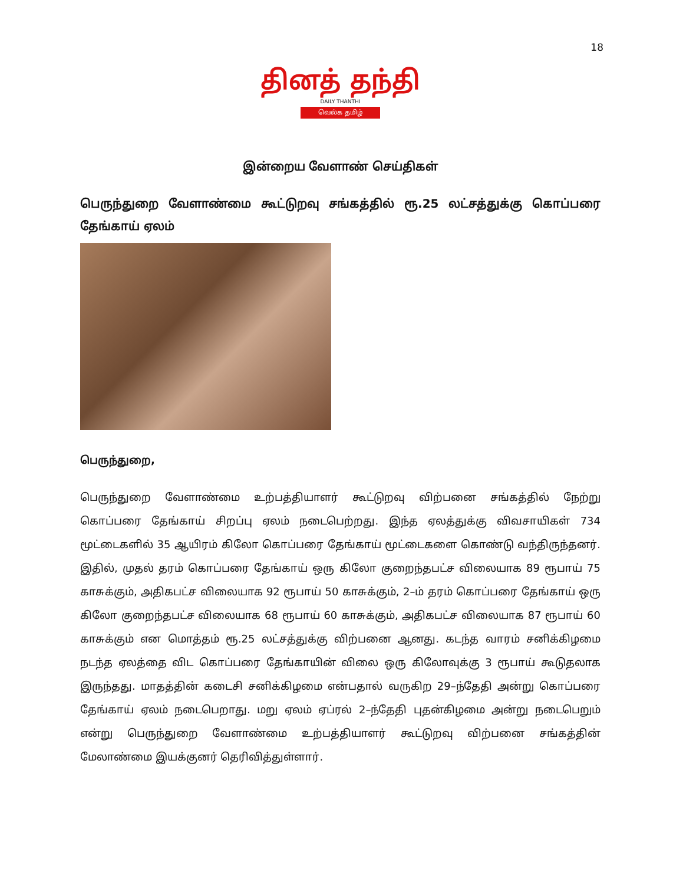18
தினத் தந்தி
DAILY THANTHI
வெல்க தமிழ்
இன்றைய வேளாண் செய்திகள்
பெருந்துறை வேளாண்மை கூட்டுறவு சங்கத்தில் ரூ.25 லட்சத்துக்கு கொப்பரை தேங்காய் ஏலம்
பெருந்துறை,
பெருந்துறை வேளாண்மை உற்பத்தியாளர் கூட்டுறவு விற்பனை சங்கத்தில் நேற்று கொப்பரை தேங்காய் சிறப்பு ஏலம் நடைபெற்றது. இந்த ஏலத்துக்கு விவசாயிகள் 734 மூட்டைகளில் 35 ஆயிரம் கிலோ கொப்பரை தேங்காய் மூட்டைகளை கொண்டு வந்திருந்தனர். இதில், முதல் தரம் கொப்பரை தேங்காய் ஒரு கிலோ குறைந்தபட்ச விலையாக 89 ரூபாய் 75 காசுக்கும், அதிகபட்ச விலையாக 92 ரூபாய் 50 காசுக்கும், 2–ம் தரம் கொப்பரை தேங்காய் ஒரு கிலோ குறைந்தபட்ச விலையாக 68 ரூபாய் 60 காசுக்கும், அதிகபட்ச விலையாக 87 ரூபாய் 60 காசுக்கும் என மொத்தம் ரூ.25 லட்சத்துக்கு விற்பனை ஆனது. கடந்த வாரம் சனிக்கிழமை நடந்த ஏலத்தை விட கொப்பரை தேங்காயின் விலை ஒரு கிலோவுக்கு 3 ரூபாய் கூடுதலாக இருந்தது. மாதத்தின் கடைசி சனிக்கிழமை என்பதால் வருகிற 29–ந்தேதி அன்று கொப்பரை தேங்காய் ஏலம் நடைபெறாது. மறு ஏலம் ஏப்ரல் 2–ந்தேதி புதன்கிழமை அன்று நடைபெறும் என்று பெருந்துறை வேளாண்மை உற்பத்தியாளர் கூட்டுறவு விற்பனை சங்கத்தின் மேலாண்மை இயக்குனர் தெரிவித்துள்ளார்.